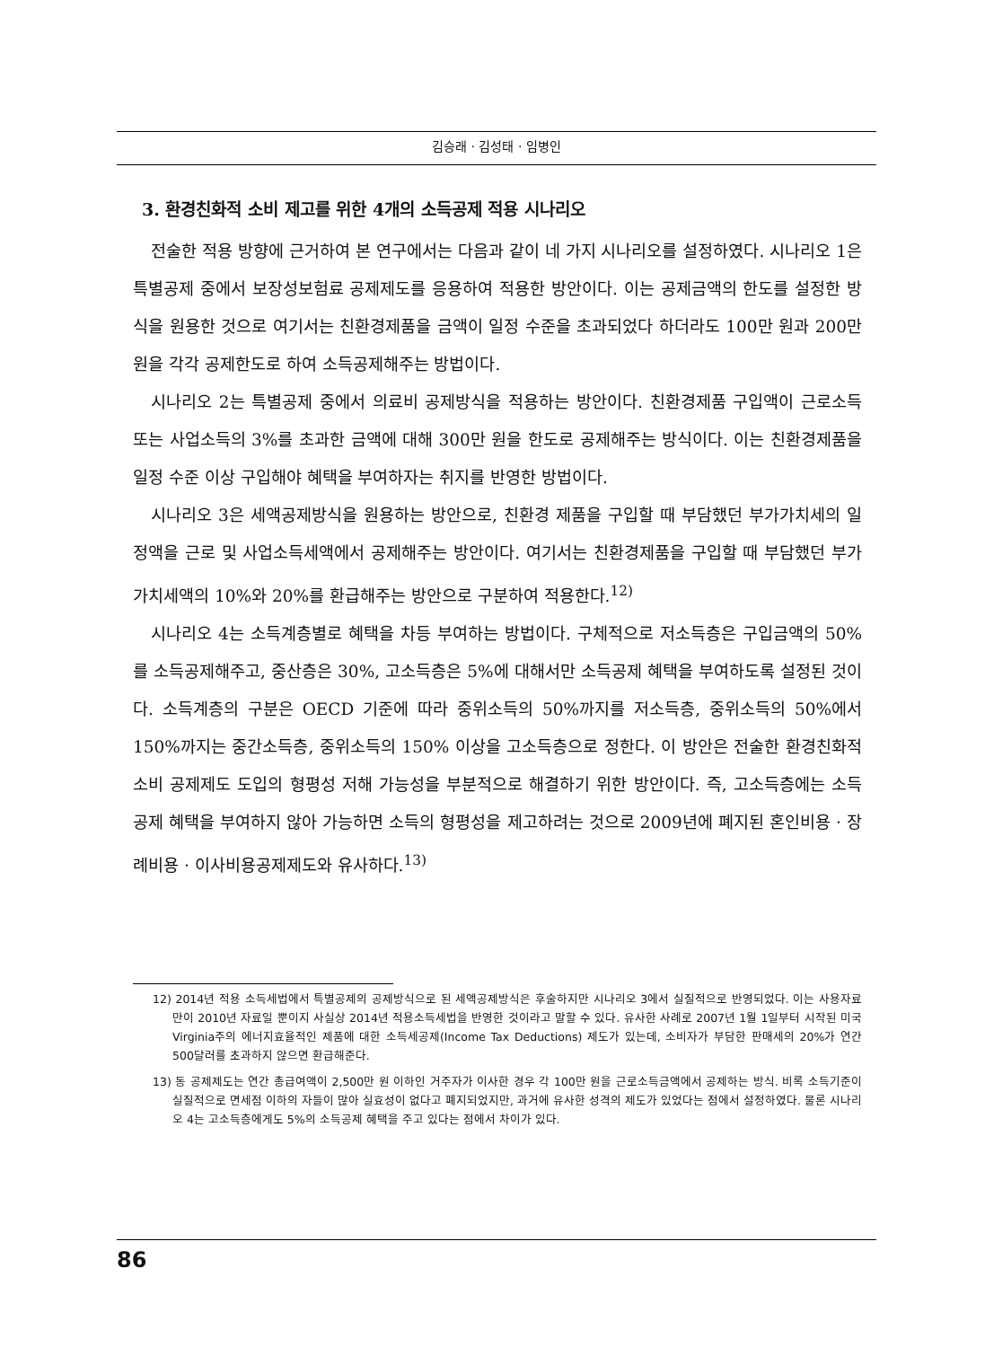김승래 · 김성태 · 임병인
3. 환경친화적 소비 제고를 위한 4개의 소득공제 적용 시나리오
전술한 적용 방향에 근거하여 본 연구에서는 다음과 같이 네 가지 시나리오를 설정하였다. 시나리오 1은 특별공제 중에서 보장성보험료 공제제도를 응용하여 적용한 방안이다. 이는 공제금액의 한도를 설정한 방식을 원용한 것으로 여기서는 친환경제품을 금액이 일정 수준을 초과되었다 하더라도 100만 원과 200만 원을 각각 공제한도로 하여 소득공제해주는 방법이다.
시나리오 2는 특별공제 중에서 의료비 공제방식을 적용하는 방안이다. 친환경제품 구입액이 근로소득 또는 사업소득의 3%를 초과한 금액에 대해 300만 원을 한도로 공제해주는 방식이다. 이는 친환경제품을 일정 수준 이상 구입해야 혜택을 부여하자는 취지를 반영한 방법이다.
시나리오 3은 세액공제방식을 원용하는 방안으로, 친환경 제품을 구입할 때 부담했던 부가가치세의 일정액을 근로 및 사업소득세액에서 공제해주는 방안이다. 여기서는 친환경제품을 구입할 때 부담했던 부가가치세액의 10%와 20%를 환급해주는 방안으로 구분하여 적용한다.<sup>12)</sup>
시나리오 4는 소득계층별로 혜택을 차등 부여하는 방법이다. 구체적으로 저소득층은 구입금액의 50%를 소득공제해주고, 중산층은 30%, 고소득층은 5%에 대해서만 소득공제 혜택을 부여하도록 설정된 것이다. 소득계층의 구분은 OECD 기준에 따라 중위소득의 50%까지를 저소득층, 중위소득의 50%에서 150%까지는 중간소득층, 중위소득의 150% 이상을 고소득층으로 정한다. 이 방안은 전술한 환경친화적 소비 공제제도 도입의 형평성 저해 가능성을 부분적으로 해결하기 위한 방안이다. 즉, 고소득층에는 소득공제 혜택을 부여하지 않아 가능하면 소득의 형평성을 제고하려는 것으로 2009년에 폐지된 혼인비용 · 장례비용 · 이사비용공제제도와 유사하다.<sup>13)</sup>
12) 2014년 적용 소득세법에서 특별공제의 공제방식으로 된 세액공제방식은 후술하지만 시나리오 3에서 실질적으로 반영되었다. 이는 사용자료만이 2010년 자료일 뿐이지 사실상 2014년 적용소득세법을 반영한 것이라고 말할 수 있다. 유사한 사례로 2007년 1월 1일부터 시작된 미국 Virginia주의 에너지효율적인 제품에 대한 소득세공제(Income Tax Deductions) 제도가 있는데, 소비자가 부담한 판매세의 20%가 연간 500달러를 초과하지 않으면 환급해준다.
13) 동 공제제도는 연간 총급여액이 2,500만 원 이하인 거주자가 이사한 경우 각 100만 원을 근로소득금액에서 공제하는 방식. 비록 소득기준이 실질적으로 면세점 이하의 자들이 많아 실효성이 없다고 폐지되었지만, 과거에 유사한 성격의 제도가 있었다는 점에서 설정하였다. 물론 시나리오 4는 고소득층에게도 5%의 소득공제 혜택을 주고 있다는 점에서 차이가 있다.
86